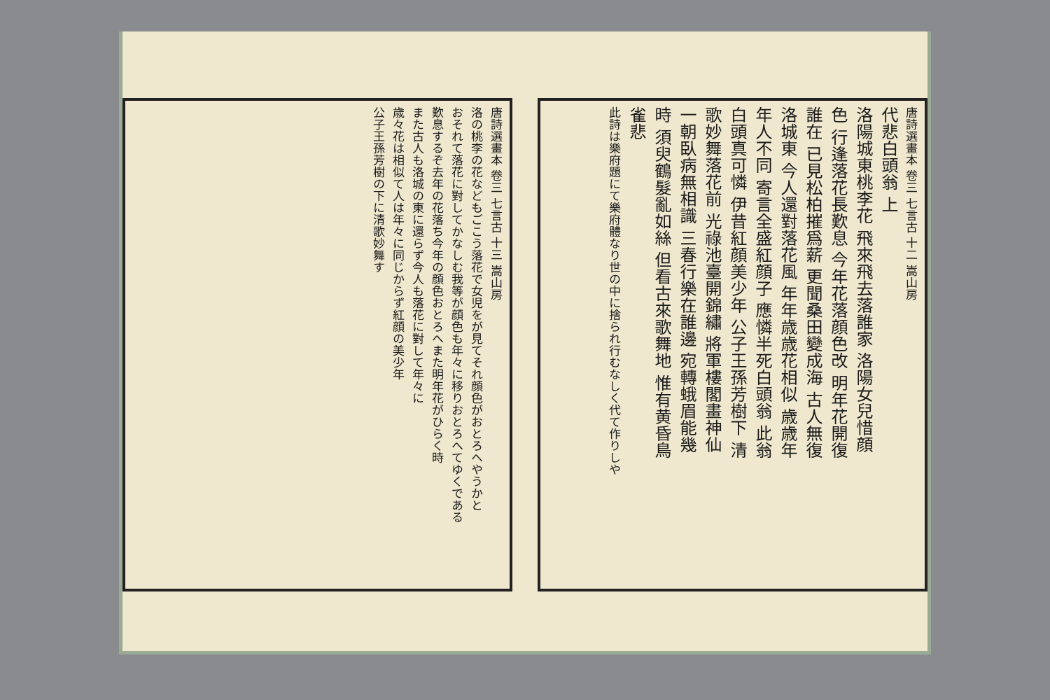唐詩選畫本 卷三 七言古 十三 嵩山房
洛の桃李の花などもごこう落花で女児をが見てそれ顔色がおとろへやうかと
おそれて落花に對してかなしむ我等が顔色も年々に移りおとろへてゆくである
歎息するぞ去年の花落ち今年の顔色おとろへまた明年花がひらく時
また古人も洛城の東に還らず今人も落花に對して年々に
歳々花は相似て人は年々に同じからず紅顔の美少年
公子王孫芳樹の下に清歌妙舞す
唐詩選畫本 卷三 七言古 十二 嵩山房
代悲白頭翁 上
洛陽城東桃李花 飛來飛去落誰家 洛陽女兒惜顔
色 行逢落花長歎息 今年花落顔色改 明年花開復
誰在 已見松柏摧爲薪 更聞桑田變成海 古人無復
洛城東 今人還對落花風 年年歳歳花相似 歳歳年
年人不同 寄言全盛紅顔子 應憐半死白頭翁 此翁
白頭真可憐 伊昔紅顔美少年 公子王孫芳樹下 清
歌妙舞落花前 光祿池臺開錦繡 將軍樓閣畫神仙
一朝臥病無相識 三春行樂在誰邊 宛轉蛾眉能幾
時 須臾鶴髮亂如絲 但看古來歌舞地 惟有黄昏鳥
雀悲
此詩は樂府題にて樂府體なり世の中に捨られ行むなしく代て作りしや